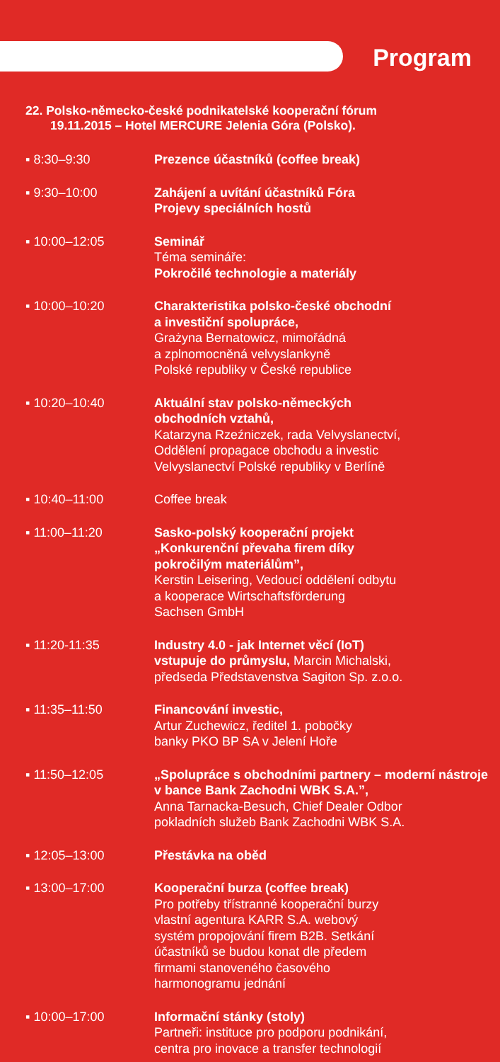Program
22. Polsko-německo-české podnikatelské kooperační fórum
19.11.2015 – Hotel MERCURE Jelenia Góra (Polsko).
▪ 8:30–9:30 Prezence účastníků (coffee break)
▪ 9:30–10:00 Zahájení a uvítání účastníků Fóra
Projevy speciálních hostů
▪ 10:00–12:05 Seminář
Téma semináře:
Pokročilé technologie a materiály
▪ 10:00–10:20 Charakteristika polsko-české obchodní
a investiční spolupráce,
Grażyna Bernatowicz, mimořádná
a zplnomocněná velvyslankyně
Polské republiky v České republice
▪ 10:20–10:40 Aktuální stav polsko-německých
obchodních vztahů,
Katarzyna Rzeźniczek, rada Velvyslanectví,
Oddělení propagace obchodu a investic
Velvyslanectví Polské republiky v Berlíně
▪ 10:40–11:00 Coffee break
▪ 11:00–11:20 Sasko-polský kooperační projekt
„Konkurenční převaha firem díky
pokročilým materiálům”,
Kerstin Leisering, Vedoucí oddělení odbytu
a kooperace Wirtschaftsförderung
Sachsen GmbH
▪ 11:20-11:35 Industry 4.0 - jak Internet věcí (IoT)
vstupuje do průmyslu, Marcin Michalski,
předseda Představenstva Sagiton Sp. z.o.o.
▪ 11:35–11:50 Financování investic,
Artur Zuchewicz, ředitel 1. pobočky
banky PKO BP SA v Jelení Hoře
▪ 11:50–12:05 „Spolupráce s obchodními partnery – moderní nástroje v bance Bank Zachodni WBK S.A.”,
Anna Tarnacka-Besuch, Chief Dealer Odbor
pokladních služeb Bank Zachodni WBK S.A.
▪ 12:05–13:00 Přestávka na oběd
▪ 13:00–17:00 Kooperační burza (coffee break)
Pro potřeby třístranné kooperační burzy
vlastní agentura KARR S.A. webový
systém propojování firem B2B. Setkání
účastníků se budou konat dle předem
firmami stanoveného časového
harmonogramu jednání
▪ 10:00–17:00 Informační stánky (stoly)
Partneři: instituce pro podporu podnikání,
centra pro inovace a transfer technologií